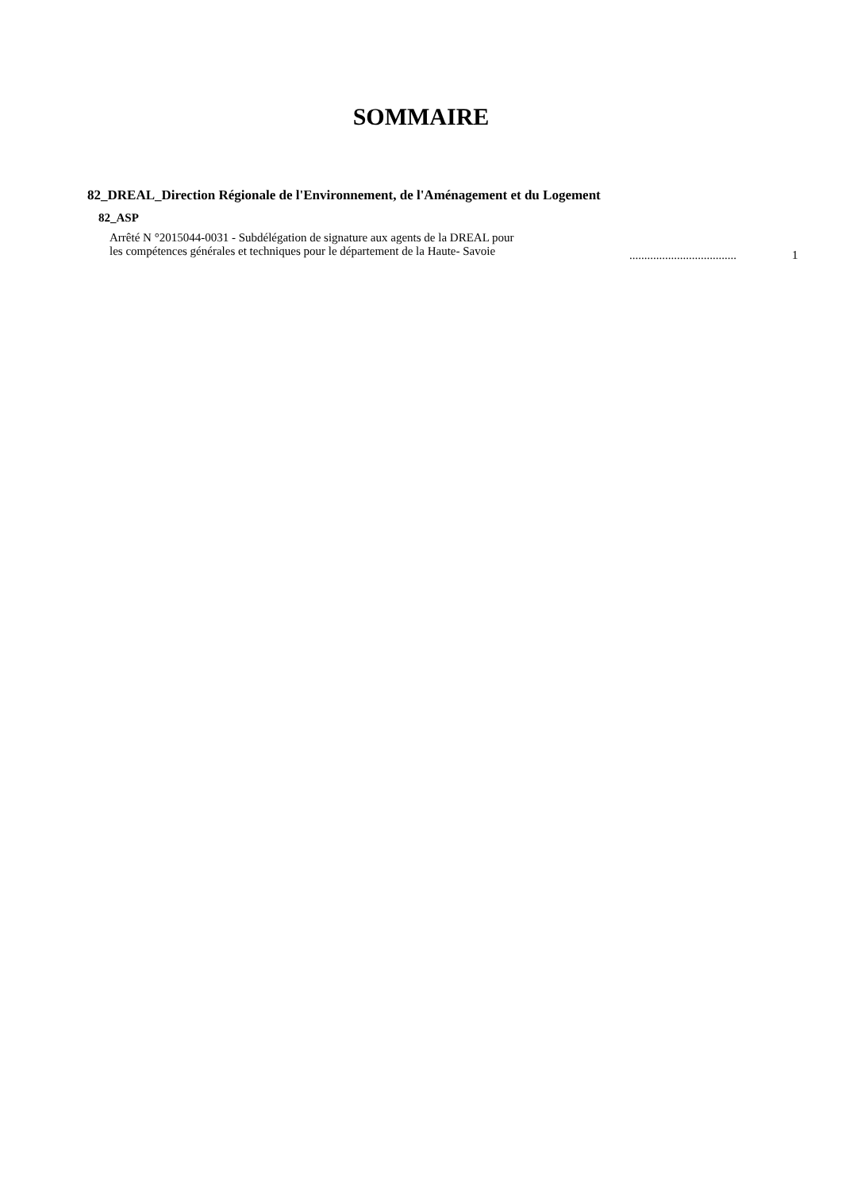SOMMAIRE
82_DREAL_Direction Régionale de l'Environnement, de l'Aménagement et du Logement
82_ASP
Arrêté N °2015044-0031 - Subdélégation de signature aux agents de la DREAL pour
les compétences générales et techniques pour le département de la Haute- Savoie
....................................
1